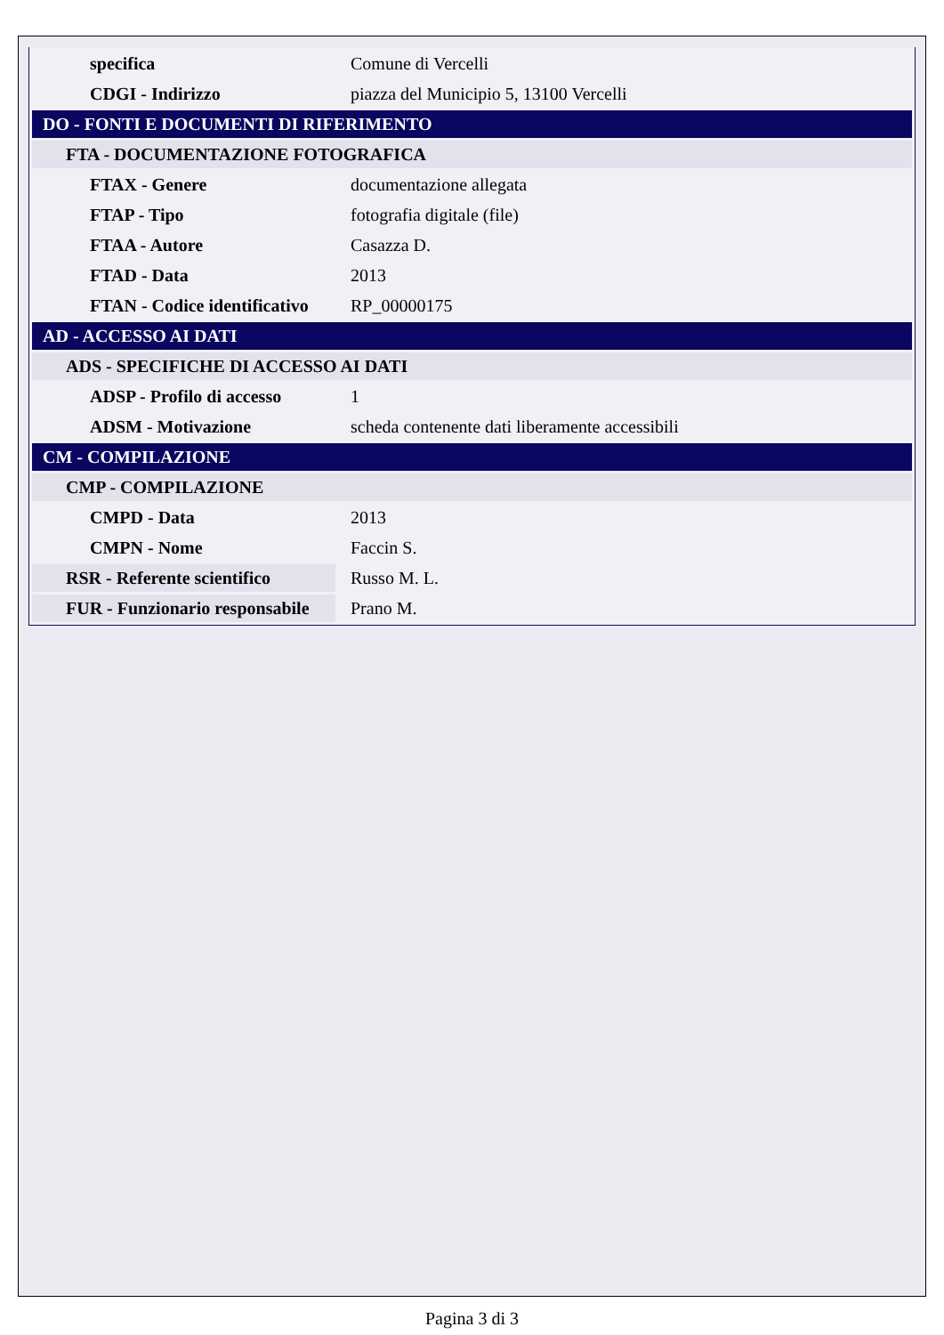| specifica | Comune di Vercelli |
| CDGI - Indirizzo | piazza del Municipio 5, 13100 Vercelli |
| DO - FONTI E DOCUMENTI DI RIFERIMENTO | |
| FTA - DOCUMENTAZIONE FOTOGRAFICA | |
| FTAX - Genere | documentazione allegata |
| FTAP - Tipo | fotografia digitale (file) |
| FTAA - Autore | Casazza D. |
| FTAD - Data | 2013 |
| FTAN - Codice identificativo | RP_00000175 |
| AD - ACCESSO AI DATI | |
| ADS - SPECIFICHE DI ACCESSO AI DATI | |
| ADSP - Profilo di accesso | 1 |
| ADSM - Motivazione | scheda contenente dati liberamente accessibili |
| CM - COMPILAZIONE | |
| CMP - COMPILAZIONE | |
| CMPD - Data | 2013 |
| CMPN - Nome | Faccin S. |
| RSR - Referente scientifico | Russo M. L. |
| FUR - Funzionario responsabile | Prano M. |
Pagina 3 di 3